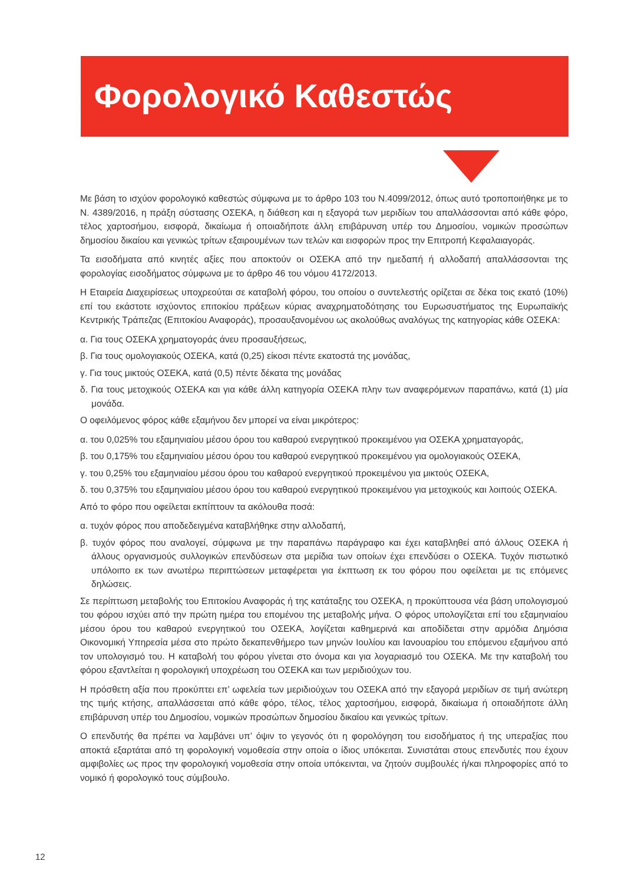Φορολογικό Καθεστώς
Με βάση το ισχύον φορολογικό καθεστώς σύμφωνα με το άρθρο 103 του Ν.4099/2012, όπως αυτό τροποποιήθηκε με το Ν. 4389/2016, η πράξη σύστασης ΟΣΕΚΑ, η διάθεση και η εξαγορά των μεριδίων του απαλλάσσονται από κάθε φόρο, τέλος χαρτοσήμου, εισφορά, δικαίωμα ή οποιαδήποτε άλλη επιβάρυνση υπέρ του Δημοσίου, νομικών προσώπων δημοσίου δικαίου και γενικώς τρίτων εξαιρουμένων των τελών και εισφορών προς την Επιτροπή Κεφαλαιαγοράς.
Τα εισοδήματα από κινητές αξίες που αποκτούν οι ΟΣΕΚΑ από την ημεδαπή ή αλλοδαπή απαλλάσσονται της φορολογίας εισοδήματος σύμφωνα με το άρθρο 46 του νόμου 4172/2013.
Η Εταιρεία Διαχειρίσεως υποχρεούται σε καταβολή φόρου, του οποίου ο συντελεστής ορίζεται σε δέκα τοις εκατό (10%) επί του εκάστοτε ισχύοντος επιτοκίου πράξεων κύριας αναχρηματοδότησης του Ευρωσυστήματος της Ευρωπαϊκής Κεντρικής Τράπεζας (Επιτοκίου Αναφοράς), προσαυξανομένου ως ακολούθως αναλόγως της κατηγορίας κάθε ΟΣΕΚΑ:
α. Για τους ΟΣΕΚΑ χρηματογοράς άνευ προσαυξήσεως,
β. Για τους ομολογιακούς ΟΣΕΚΑ, κατά (0,25) είκοσι πέντε εκατοστά της μονάδας,
γ. Για τους μικτούς ΟΣΕΚΑ, κατά (0,5) πέντε δέκατα της μονάδας
δ. Για τους μετοχικούς ΟΣΕΚΑ και για κάθε άλλη κατηγορία ΟΣΕΚΑ πλην των αναφερόμενων παραπάνω, κατά (1) μία μονάδα.
Ο οφειλόμενος φόρος κάθε εξαμήνου δεν μπορεί να είναι μικρότερος:
α. του 0,025% του εξαμηνιαίου μέσου όρου του καθαρού ενεργητικού προκειμένου για ΟΣΕΚΑ χρηματαγοράς,
β. του 0,175% του εξαμηνιαίου μέσου όρου του καθαρού ενεργητικού προκειμένου για ομολογιακούς ΟΣΕΚΑ,
γ. του 0,25% του εξαμηνιαίου μέσου όρου του καθαρού ενεργητικού προκειμένου για μικτούς ΟΣΕΚΑ,
δ. του 0,375% του εξαμηνιαίου μέσου όρου του καθαρού ενεργητικού προκειμένου για μετοχικούς και λοιπούς ΟΣΕΚΑ.
Από το φόρο που οφείλεται εκπίπτουν τα ακόλουθα ποσά:
α. τυχόν φόρος που αποδεδειγμένα καταβλήθηκε στην αλλοδαπή,
β. τυχόν φόρος που αναλογεί, σύμφωνα με την παραπάνω παράγραφο και έχει καταβληθεί από άλλους ΟΣΕΚΑ ή άλλους οργανισμούς συλλογικών επενδύσεων στα μερίδια των οποίων έχει επενδύσει ο ΟΣΕΚΑ. Τυχόν πιστωτικό υπόλοιπο εκ των ανωτέρω περιπτώσεων μεταφέρεται για έκπτωση εκ του φόρου που οφείλεται με τις επόμενες δηλώσεις.
Σε περίπτωση μεταβολής του Επιτοκίου Αναφοράς ή της κατάταξης του ΟΣΕΚΑ, η προκύπτουσα νέα βάση υπολογισμού του φόρου ισχύει από την πρώτη ημέρα του επομένου της μεταβολής μήνα. Ο φόρος υπολογίζεται επί του εξαμηνιαίου μέσου όρου του καθαρού ενεργητικού του ΟΣΕΚΑ, λογίζεται καθημερινά και αποδίδεται στην αρμόδια Δημόσια Οικονομική Υπηρεσία μέσα στο πρώτο δεκαπενθήμερο των μηνών Ιουλίου και Ιανουαρίου του επόμενου εξαμήνου από τον υπολογισμό του. Η καταβολή του φόρου γίνεται στο όνομα και για λογαριασμό του ΟΣΕΚΑ. Με την καταβολή του φόρου εξαντλείται η φορολογική υποχρέωση του ΟΣΕΚΑ και των μεριδιούχων του.
Η πρόσθετη αξία που προκύπτει επ’ ωφελεία των μεριδιούχων του ΟΣΕΚΑ από την εξαγορά μεριδίων σε τιμή ανώτερη της τιμής κτήσης, απαλλάσσεται από κάθε φόρο, τέλος, τέλος χαρτοσήμου, εισφορά, δικαίωμα ή οποιαδήποτε άλλη επιβάρυνση υπέρ του Δημοσίου, νομικών προσώπων δημοσίου δικαίου και γενικώς τρίτων.
Ο επενδυτής θα πρέπει να λαμβάνει υπ’ όψιν το γεγονός ότι η φορολόγηση του εισοδήματος ή της υπεραξίας που αποκτά εξαρτάται από τη φορολογική νομοθεσία στην οποία ο ίδιος υπόκειται. Συνιστάται στους επενδυτές που έχουν αμφιβολίες ως προς την φορολογική νομοθεσία στην οποία υπόκεινται, να ζητούν συμβουλές ή/και πληροφορίες από το νομικό ή φορολογικό τους σύμβουλο.
12